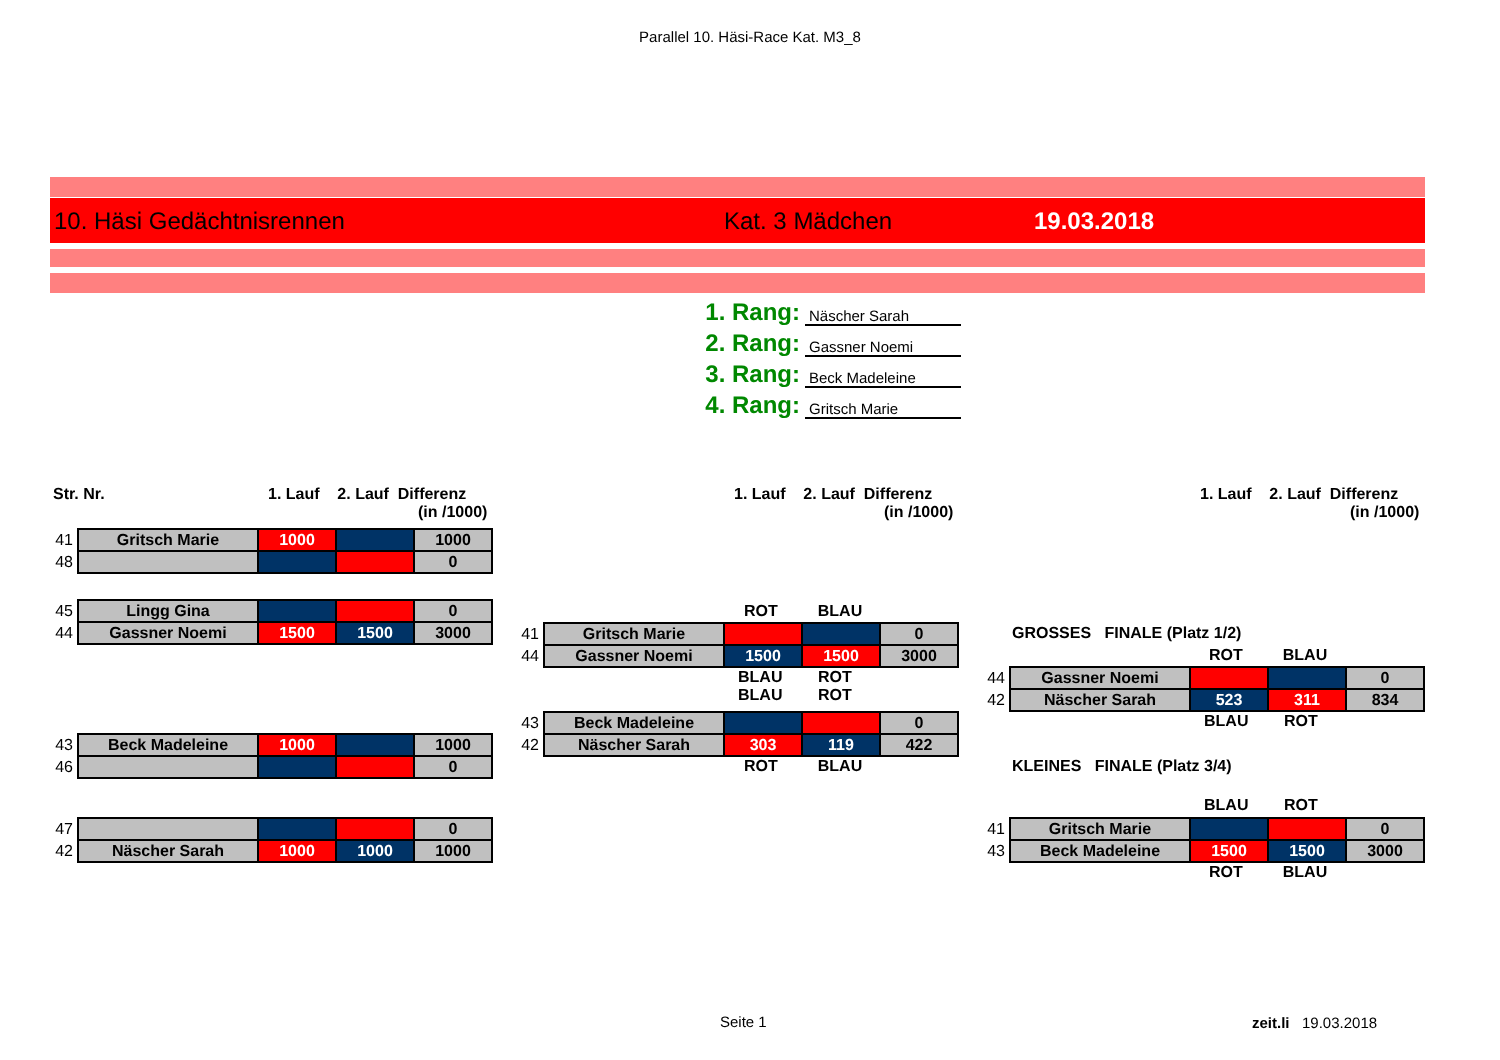Parallel 10. Häsi-Race Kat. M3_8
10. Häsi Gedächtnisrennen Kat. 3 Mädchen 19.03.2018
1. Rang: Näscher Sarah
2. Rang: Gassner Noemi
3. Rang: Beck Madeleine
4. Rang: Gritsch Marie
Str. Nr.
1. Lauf 2. Lauf Differenz
(in /1000)
1. Lauf 2. Lauf Differenz
(in /1000)
1. Lauf 2. Lauf Differenz
(in /1000)
| 41 | Gritsch Marie | 1000 | | 1000 |
| 48 | | | | 0 |
| 45 | Lingg Gina | | | 0 |
| 44 | Gassner Noemi | 1500 | 1500 | 3000 |
| 43 | Beck Madeleine | 1000 | | 1000 |
| 46 | | | | 0 |
| 47 | | | | 0 |
| 42 | Näscher Sarah | 1000 | 1000 | 1000 |
ROT BLAU
| 41 | Gritsch Marie | | | 0 |
| 44 | Gassner Noemi | 1500 | 1500 | 3000 |
BLAU ROT
BLAU ROT
| 43 | Beck Madeleine | | | 0 |
| 42 | Näscher Sarah | 303 | 119 | 422 |
ROT BLAU
GROSSES FINALE (Platz 1/2)
ROT BLAU
| 44 | Gassner Noemi | | | 0 |
| 42 | Näscher Sarah | 523 | 311 | 834 |
BLAU ROT
KLEINES FINALE (Platz 3/4)
BLAU ROT
| 41 | Gritsch Marie | | | 0 |
| 43 | Beck Madeleine | 1500 | 1500 | 3000 |
ROT BLAU
Seite 1 zeit.li 19.03.2018